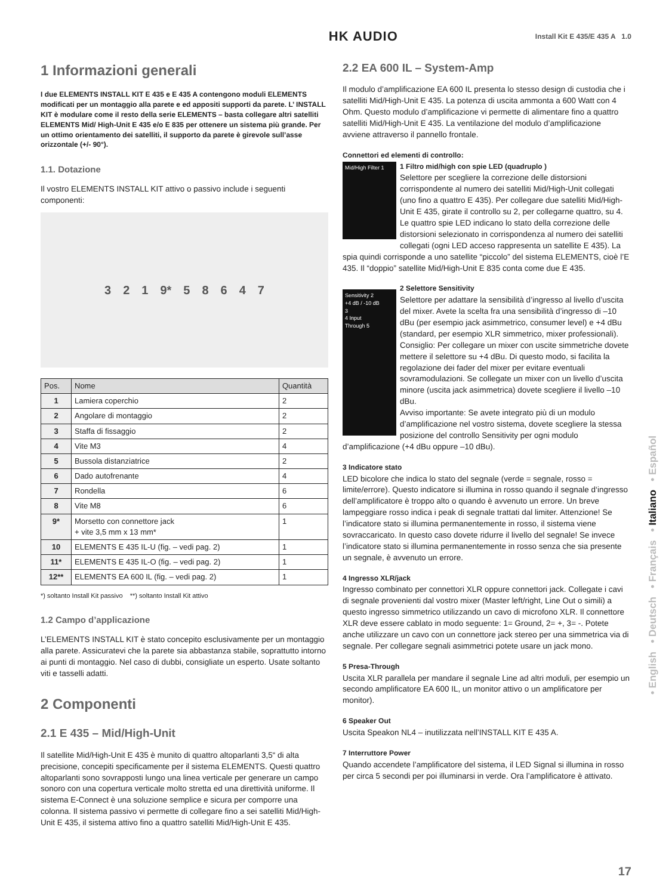HK AUDIO Install Kit E 435/E 435 A 1.0
1 Informazioni generali
I due ELEMENTS INSTALL KIT E 435 e E 435 A contengono moduli ELEMENTS modificati per un montaggio alla parete e ed appositi supporti da parete. L’ INSTALL KIT è modulare come il resto della serie ELEMENTS – basta collegare altri satelliti ELEMENTS Mid/ High-Unit E 435 e/o E 835 per ottenere un sistema più grande. Per un ottimo orientamento dei satelliti, il supporto da parete è girevole sull’asse orizzontale (+/- 90°).
1.1. Dotazione
Il vostro ELEMENTS INSTALL KIT attivo o passivo include i seguenti componenti:
3 2 1 9* 5 8 6 4 7
| Pos. | Nome | Quantità |
| --- | --- | --- |
| 1 | Lamiera coperchio | 2 |
| 2 | Angolare di montaggio | 2 |
| 3 | Staffa di fissaggio | 2 |
| 4 | Vite M3 | 4 |
| 5 | Bussola distanziatrice | 2 |
| 6 | Dado autofrenante | 4 |
| 7 | Rondella | 6 |
| 8 | Vite M8 | 6 |
| 9* | Morsetto con connettore jack + vite 3,5 mm x 13 mm* | 1 |
| 10 | ELEMENTS E 435 IL-U (fig. – vedi pag. 2) | 1 |
| 11* | ELEMENTS E 435 IL-O (fig. – vedi pag. 2) | 1 |
| 12** | ELEMENTS EA 600 IL (fig. – vedi pag. 2) | 1 |
*) soltanto Install Kit passivo **) soltanto Install Kit attivo
1.2 Campo d’applicazione
L’ELEMENTS INSTALL KIT è stato concepito esclusivamente per un montaggio alla parete. Assicuratevi che la parete sia abbastanza stabile, soprattutto intorno ai punti di montaggio. Nel caso di dubbi, consigliate un esperto. Usate soltanto viti e tasselli adatti.
2 Componenti
2.1 E 435 – Mid/High-Unit
Il satellite Mid/High-Unit E 435 è munito di quattro altoparlanti 3,5“ di alta precisione, concepiti specificamente per il sistema ELEMENTS. Questi quattro altoparlanti sono sovrapposti lungo una linea verticale per generare un campo sonoro con una copertura verticale molto stretta ed una direttività uniforme. Il sistema E-Connect è una soluzione semplice e sicura per comporre una colonna. Il sistema passivo vi permette di collegare fino a sei satelliti Mid/High-Unit E 435, il sistema attivo fino a quattro satelliti Mid/High-Unit E 435.
2.2 EA 600 IL – System-Amp
Il modulo d’amplificazione EA 600 IL presenta lo stesso design di custodia che i satelliti Mid/High-Unit E 435. La potenza di uscita ammonta a 600 Watt con 4 Ohm. Questo modulo d’amplificazione vi permette di alimentare fino a quattro satelliti Mid/High-Unit E 435. La ventilazione del modulo d’amplificazione avviene attraverso il pannello frontale.
Connettori ed elementi di controllo:
Mid/High Filter 1
1 Filtro mid/high con spie LED (quadruplo )
Selettore per scegliere la correzione delle distorsioni corrispondente al numero dei satelliti Mid/High-Unit collegati (uno fino a quattro E 435). Per collegare due satelliti Mid/High-Unit E 435, girate il controllo su 2, per collegarne quattro, su 4. Le quattro spie LED indicano lo stato della correzione delle distorsioni selezionato in corrispondenza al numero dei satelliti collegati (ogni LED acceso rappresenta un satellite E 435). La spia quindi corrisponde a uno satellite “piccolo” del sistema ELEMENTS, cioè l’E 435. Il “doppio” satellite Mid/High-Unit E 835 conta come due E 435.
Sensitivity 2
+4 dB / -10 dB
3
4 Input
Through 5
2 Selettore Sensitivity
Selettore per adattare la sensibilità d’ingresso al livello d’uscita del mixer. Avete la scelta fra una sensibilità d’ingresso di –10 dBu (per esempio jack asimmetrico, consumer level) e +4 dBu (standard, per esempio XLR simmetrico, mixer professionali). Consiglio: Per collegare un mixer con uscite simmetriche dovete mettere il selettore su +4 dBu. Di questo modo, si facilita la regolazione dei fader del mixer per evitare eventuali sovramodulazioni. Se collegate un mixer con un livello d’uscita minore (uscita jack asimmetrica) dovete scegliere il livello –10 dBu.
Avviso importante: Se avete integrato più di un modulo d’amplificazione nel vostro sistema, dovete scegliere la stessa posizione del controllo Sensitivity per ogni modulo d’amplificazione (+4 dBu oppure –10 dBu).
3 Indicatore stato
LED bicolore che indica lo stato del segnale (verde = segnale, rosso = limite/errore). Questo indicatore si illumina in rosso quando il segnale d‘ingresso dell’amplificatore è troppo alto o quando è avvenuto un errore. Un breve lampeggiare rosso indica i peak di segnale trattati dal limiter. Attenzione! Se l’indicatore stato si illumina permanentemente in rosso, il sistema viene sovraccaricato. In questo caso dovete ridurre il livello del segnale! Se invece l’indicatore stato si illumina permanentemente in rosso senza che sia presente un segnale, è avvenuto un errore.
4 Ingresso XLR/jack
Ingresso combinato per connettori XLR oppure connettori jack. Collegate i cavi di segnale provenienti dal vostro mixer (Master left/right, Line Out o simili) a questo ingresso simmetrico utilizzando un cavo di microfono XLR. Il connettore XLR deve essere cablato in modo seguente: 1= Ground, 2= +, 3= -. Potete anche utilizzare un cavo con un connettore jack stereo per una simmetrica via di segnale. Per collegare segnali asimmetrici potete usare un jack mono.
5 Presa-Through
Uscita XLR parallela per mandare il segnale Line ad altri moduli, per esempio un secondo amplificatore EA 600 IL, un monitor attivo o un amplificatore per monitor).
6 Speaker Out
Uscita Speakon NL4 – inutilizzata nell’INSTALL KIT E 435 A.
7 Interruttore Power
Quando accendete l’amplificatore del sistema, il LED Signal si illumina in rosso per circa 5 secondi per poi illuminarsi in verde. Ora l’amplificatore è attivato.
• English • Deutsch • Français • Italiano • Español
17